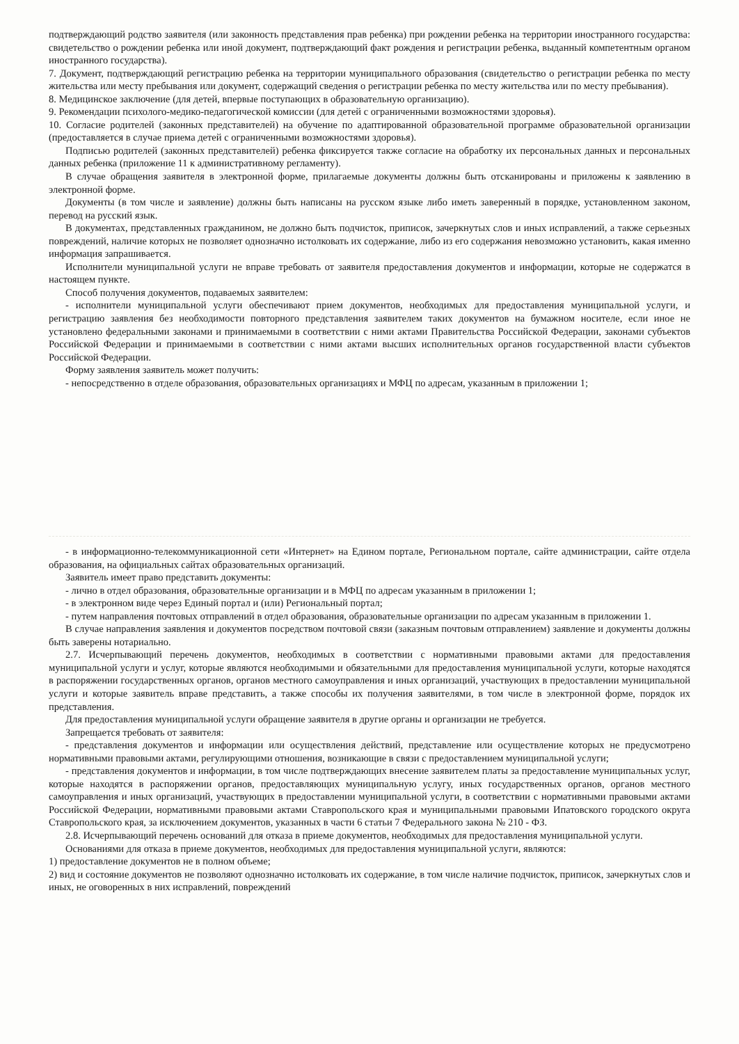подтверждающий родство заявителя (или законность представления прав ребенка) при рождении ребенка на территории иностранного государства: свидетельство о рождении ребенка или иной документ, подтверждающий факт рождения и регистрации ребенка, выданный компетентным органом иностранного государства).
7. Документ, подтверждающий регистрацию ребенка на территории муниципального образования (свидетельство о регистрации ребенка по месту жительства или месту пребывания или документ, содержащий сведения о регистрации ребенка по месту жительства или по месту пребывания).
8. Медицинское заключение (для детей, впервые поступающих в образовательную организацию).
9. Рекомендации психолого-медико-педагогической комиссии (для детей с ограниченными возможностями здоровья).
10. Согласие родителей (законных представителей) на обучение по адаптированной образовательной программе образовательной организации (предоставляется в случае приема детей с ограниченными возможностями здоровья).
Подписью родителей (законных представителей) ребенка фиксируется также согласие на обработку их персональных данных и персональных данных ребенка (приложение 11 к административному регламенту).
В случае обращения заявителя в электронной форме, прилагаемые документы должны быть отсканированы и приложены к заявлению в электронной форме.
Документы (в том числе и заявление) должны быть написаны на русском языке либо иметь заверенный в порядке, установленном законом, перевод на русский язык.
В документах, представленных гражданином, не должно быть подчисток, приписок, зачеркнутых слов и иных исправлений, а также серьезных повреждений, наличие которых не позволяет однозначно истолковать их содержание, либо из его содержания невозможно установить, какая именно информация запрашивается.
Исполнители муниципальной услуги не вправе требовать от заявителя предоставления документов и информации, которые не содержатся в настоящем пункте.
Способ получения документов, подаваемых заявителем:
- исполнители муниципальной услуги обеспечивают прием документов, необходимых для предоставления муниципальной услуги, и регистрацию заявления без необходимости повторного представления заявителем таких документов на бумажном носителе, если иное не установлено федеральными законами и принимаемыми в соответствии с ними актами Правительства Российской Федерации, законами субъектов Российской Федерации и принимаемыми в соответствии с ними актами высших исполнительных органов государственной власти субъектов Российской Федерации.
Форму заявления заявитель может получить:
- непосредственно в отделе образования, образовательных организациях и МФЦ по адресам, указанным в приложении 1;
- в информационно-телекоммуникационной сети «Интернет» на Едином портале, Региональном портале, сайте администрации, сайте отдела образования, на официальных сайтах образовательных организаций.
Заявитель имеет право представить документы:
- лично в отдел образования, образовательные организации и в МФЦ по адресам указанным в приложении 1;
- в электронном виде через Единый портал и (или) Региональный портал;
- путем направления почтовых отправлений в отдел образования, образовательные организации по адресам указанным в приложении 1.
В случае направления заявления и документов посредством почтовой связи (заказным почтовым отправлением) заявление и документы должны быть заверены нотариально.
2.7. Исчерпывающий перечень документов, необходимых в соответствии с нормативными правовыми актами для предоставления муниципальной услуги и услуг, которые являются необходимыми и обязательными для предоставления муниципальной услуги, которые находятся в распоряжении государственных органов, органов местного самоуправления и иных организаций, участвующих в предоставлении муниципальной услуги и которые заявитель вправе представить, а также способы их получения заявителями, в том числе в электронной форме, порядок их представления.
Для предоставления муниципальной услуги обращение заявителя в другие органы и организации не требуется.
Запрещается требовать от заявителя:
- представления документов и информации или осуществления действий, представление или осуществление которых не предусмотрено нормативными правовыми актами, регулирующими отношения, возникающие в связи с предоставлением муниципальной услуги;
- представления документов и информации, в том числе подтверждающих внесение заявителем платы за предоставление муниципальных услуг, которые находятся в распоряжении органов, предоставляющих муниципальную услугу, иных государственных органов, органов местного самоуправления и иных организаций, участвующих в предоставлении муниципальной услуги, в соответствии с нормативными правовыми актами Российской Федерации, нормативными правовыми актами Ставропольского края и муниципальными правовыми Ипатовского городского округа Ставропольского края, за исключением документов, указанных в части 6 статьи 7 Федерального закона № 210 - ФЗ.
2.8. Исчерпывающий перечень оснований для отказа в приеме документов, необходимых для предоставления муниципальной услуги.
Основаниями для отказа в приеме документов, необходимых для предоставления муниципальной услуги, являются:
1) предоставление документов не в полном объеме;
2) вид и состояние документов не позволяют однозначно истолковать их содержание, в том числе наличие подчисток, приписок, зачеркнутых слов и иных, не оговоренных в них исправлений, повреждений